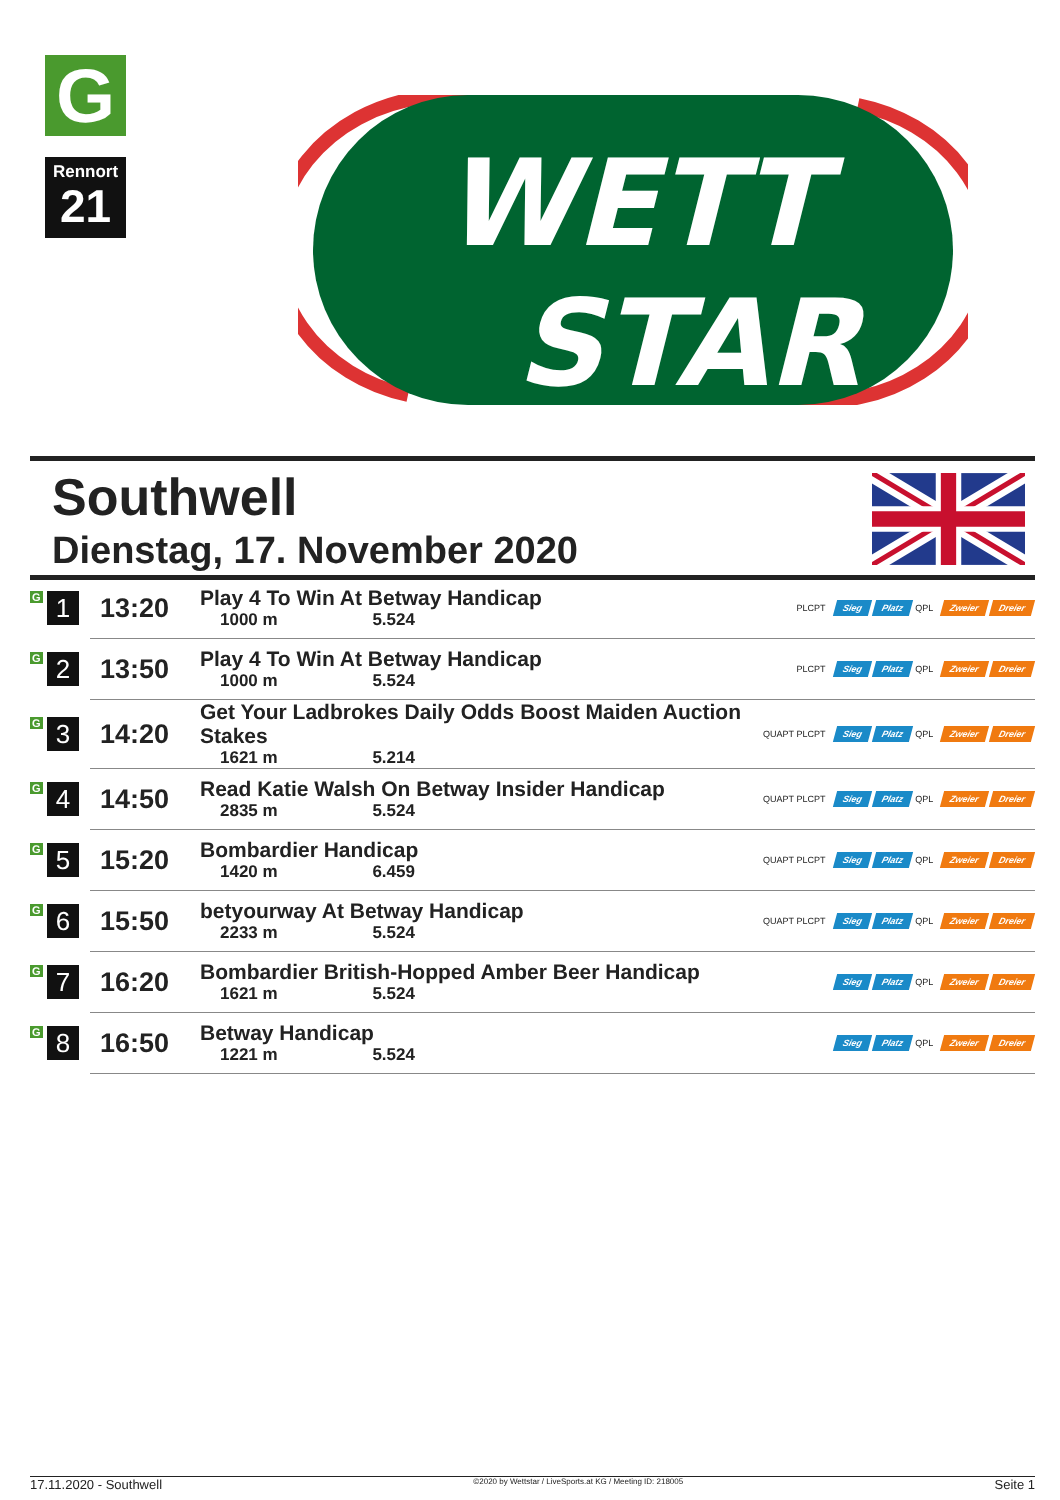G
Rennort
21
WETT
STAR
Southwell
Dienstag, 17. November 2020
| G 1 | 13:20 | Play 4 To Win At Betway Handicap 1000 m 5.524 | PLCPT Sieg Platz QPL Zweier Dreier |
| G 2 | 13:50 | Play 4 To Win At Betway Handicap 1000 m 5.524 | PLCPT Sieg Platz QPL Zweier Dreier |
| G 3 | 14:20 | Get Your Ladbrokes Daily Odds Boost Maiden Auction Stakes 1621 m 5.214 | QUAPT PLCPT Sieg Platz QPL Zweier Dreier |
| G 4 | 14:50 | Read Katie Walsh On Betway Insider Handicap 2835 m 5.524 | QUAPT PLCPT Sieg Platz QPL Zweier Dreier |
| G 5 | 15:20 | Bombardier Handicap 1420 m 6.459 | QUAPT PLCPT Sieg Platz QPL Zweier Dreier |
| G 6 | 15:50 | betyourway At Betway Handicap 2233 m 5.524 | QUAPT PLCPT Sieg Platz QPL Zweier Dreier |
| G 7 | 16:20 | Bombardier British-Hopped Amber Beer Handicap 1621 m 5.524 | Sieg Platz QPL Zweier Dreier |
| G 8 | 16:50 | Betway Handicap 1221 m 5.524 | Sieg Platz QPL Zweier Dreier |
17.11.2020 - Southwell ©2020 by Wettstar / LiveSports.at KG / Meeting ID: 218005 Seite 1